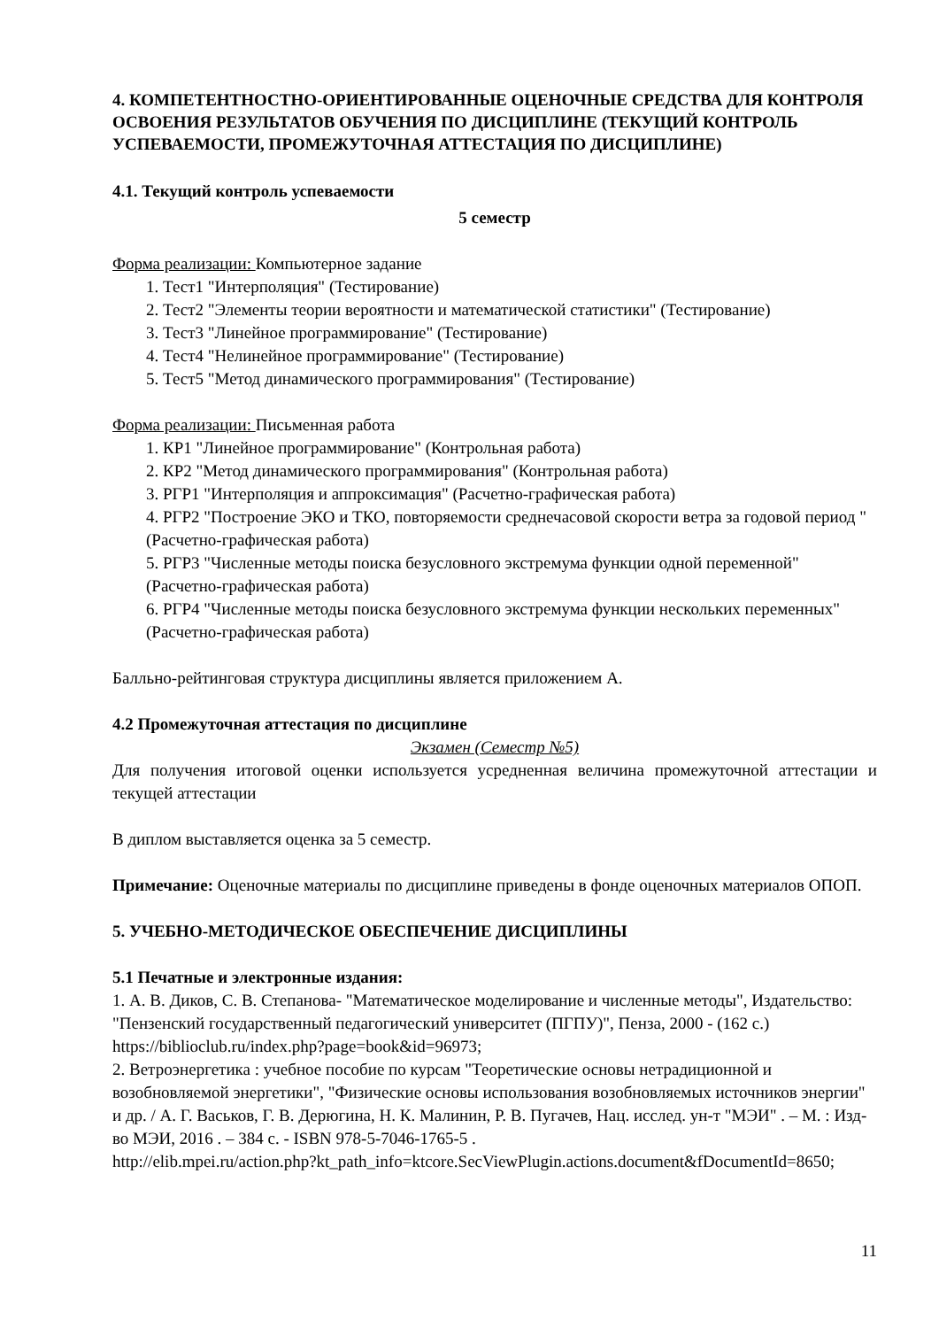4. КОМПЕТЕНТНОСТНО-ОРИЕНТИРОВАННЫЕ ОЦЕНОЧНЫЕ СРЕДСТВА ДЛЯ КОНТРОЛЯ ОСВОЕНИЯ РЕЗУЛЬТАТОВ ОБУЧЕНИЯ ПО ДИСЦИПЛИНЕ (ТЕКУЩИЙ КОНТРОЛЬ УСПЕВАЕМОСТИ, ПРОМЕЖУТОЧНАЯ АТТЕСТАЦИЯ ПО ДИСЦИПЛИНЕ)
4.1. Текущий контроль успеваемости
5 семестр
Форма реализации: Компьютерное задание
1. Тест1 "Интерполяция" (Тестирование)
2. Тест2 "Элементы теории вероятности и математической статистики" (Тестирование)
3. Тест3 "Линейное программирование" (Тестирование)
4. Тест4 "Нелинейное программирование" (Тестирование)
5. Тест5 "Метод динамического программирования" (Тестирование)
Форма реализации: Письменная работа
1. КР1 "Линейное программирование" (Контрольная работа)
2. КР2 "Метод динамического программирования" (Контрольная работа)
3. РГР1 "Интерполяция и аппроксимация" (Расчетно-графическая работа)
4. РГР2 "Построение ЭКО и ТКО, повторяемости среднечасовой скорости ветра за годовой период " (Расчетно-графическая работа)
5. РГР3 "Численные методы поиска безусловного экстремума функции одной переменной" (Расчетно-графическая работа)
6. РГР4 "Численные методы поиска безусловного экстремума функции нескольких переменных" (Расчетно-графическая работа)
Балльно-рейтинговая структура дисциплины является приложением А.
4.2 Промежуточная аттестация по дисциплине
Экзамен (Семестр №5)
Для получения итоговой оценки используется усредненная величина промежуточной аттестации и текущей аттестации
В диплом выставляется оценка за 5 семестр.
Примечание: Оценочные материалы по дисциплине приведены в фонде оценочных материалов ОПОП.
5. УЧЕБНО-МЕТОДИЧЕСКОЕ ОБЕСПЕЧЕНИЕ ДИСЦИПЛИНЫ
5.1 Печатные и электронные издания:
1. А. В. Диков, С. В. Степанова- "Математическое моделирование и численные методы", Издательство: "Пензенский государственный педагогический университет (ПГПУ)", Пенза, 2000 - (162 с.)
https://biblioclub.ru/index.php?page=book&id=96973;
2. Ветроэнергетика : учебное пособие по курсам "Теоретические основы нетрадиционной и возобновляемой энергетики", "Физические основы использования возобновляемых источников энергии" и др. / А. Г. Васьков, Г. В. Дерюгина, Н. К. Малинин, Р. В. Пугачев, Нац. исслед. ун-т "МЭИ" . – М. : Изд-во МЭИ, 2016 . – 384 с. - ISBN 978-5-7046-1765-5 .
http://elib.mpei.ru/action.php?kt_path_info=ktcore.SecViewPlugin.actions.document&fDocumentId=8650;
11